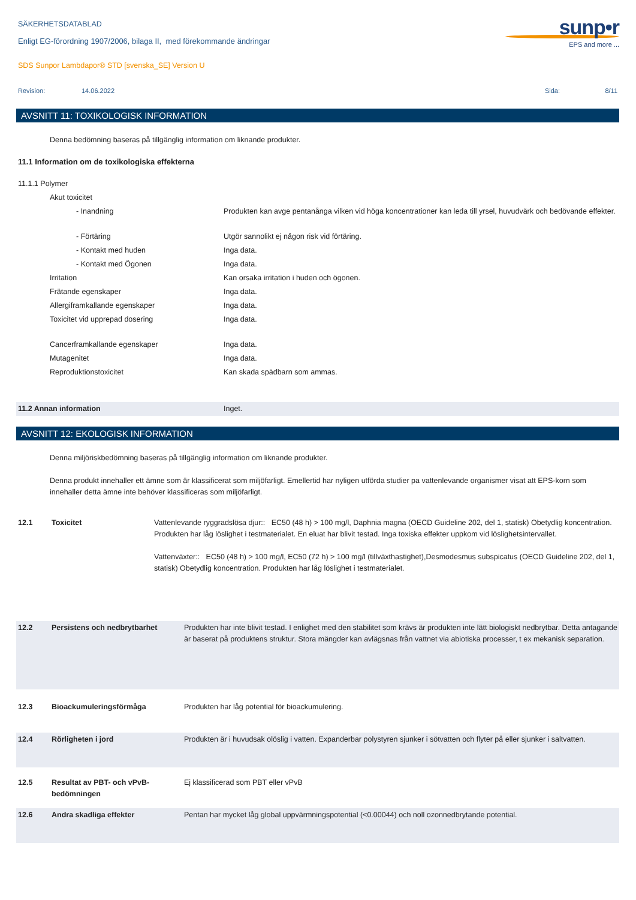SÄKERHETSDATABLAD
Enligt EG-förordning 1907/2006, bilaga II, med förekommande ändringar
SDS Sunpor Lambdapor® STD [svenska_SE] Version U
sunp•r
EPS and more ...
| Revision: | 14.06.2022 | Sida: | 8/11 |
AVSNITT 11: TOXIKOLOGISK INFORMATION
Denna bedömning baseras på tillgänglig information om liknande produkter.
11.1 Information om de toxikologiska effekterna
| 11.1.1 Polymer | |
| Akut toxicitet | |
| - Inandning | Produkten kan avge pentanånga vilken vid höga koncentrationer kan leda till yrsel, huvudvärk och bedövande effekter. |
| - Förtäring | Utgör sannolikt ej någon risk vid förtäring. |
| - Kontakt med huden | Inga data. |
| - Kontakt med Ögonen | Inga data. |
| Irritation | Kan orsaka irritation i huden och ögonen. |
| Frätande egenskaper | Inga data. |
| Allergiframkallande egenskaper | Inga data. |
| Toxicitet vid upprepad dosering | Inga data. |
| Cancerframkallande egenskaper | Inga data. |
| Mutagenitet | Inga data. |
| Reproduktionstoxicitet | Kan skada spädbarn som ammas. |
| 11.2 Annan information | Inget. |
AVSNITT 12: EKOLOGISK INFORMATION
Denna miljöriskbedömning baseras på tillgänglig information om liknande produkter.
Denna produkt innehaller ett ämne som är klassificerat som miljöfarligt. Emellertid har nyligen utförda studier pa vattenlevande organismer visat att EPS-korn som innehaller detta ämne inte behöver klassificeras som miljöfarligt.
| 12.1 | Toxicitet | Vattenlevande ryggradslösa djur:: EC50 (48 h) > 100 mg/l, Daphnia magna (OECD Guideline 202, del 1, statisk) Obetydlig koncentration. Produkten har låg löslighet i testmaterialet. En eluat har blivit testad. Inga toxiska effekter uppkom vid löslighetsintervallet. Vattenväxter:: EC50 (48 h) > 100 mg/l, EC50 (72 h) > 100 mg/l (tillväxthastighet),Desmodesmus subspicatus (OECD Guideline 202, del 1, statisk) Obetydlig koncentration. Produkten har låg löslighet i testmaterialet. |
| 12.2 | Persistens och nedbrytbarhet | Produkten har inte blivit testad. I enlighet med den stabilitet som krävs är produkten inte lätt biologiskt nedbrytbar. Detta antagande är baserat på produktens struktur. Stora mängder kan avlägsnas från vattnet via abiotiska processer, t ex mekanisk separation. |
| 12.3 | Bioackumuleringsförmåga | Produkten har låg potential för bioackumulering. |
| 12.4 | Rörligheten i jord | Produkten är i huvudsak olöslig i vatten. Expanderbar polystyren sjunker i sötvatten och flyter på eller sjunker i saltvatten. |
| 12.5 | Resultat av PBT- och vPvB-bedömningen | Ej klassificerad som PBT eller vPvB |
| 12.6 | Andra skadliga effekter | Pentan har mycket låg global uppvärmningspotential (<0.00044) och noll ozonnedbrytande potential. |